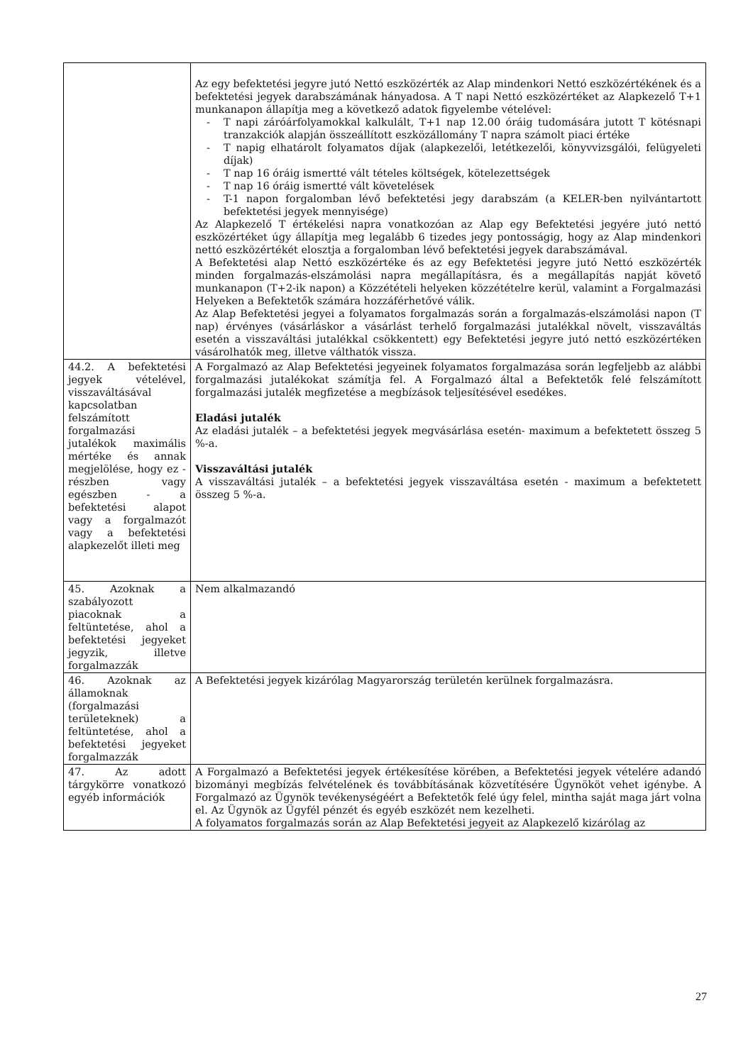| | Az egy befektetési jegyre jutó Nettó eszközérték az Alap mindenkori Nettó eszközértékének és a befektetési jegyek darabszámának hányadosa. A T napi Nettó eszközértéket az Alapkezelő T+1 munkanapon állapítja meg a következő adatok figyelembe vételével: - T napi záróárfolyamokkal kalkulált, T+1 nap 12.00 óráig tudomására jutott T kötésnapi tranzakciók alapján összeállított eszközállomány T napra számolt piaci értéke - T napig elhatárolt folyamatos díjak (alapkezelői, letétkezelői, könyvvizsgálói, felügyeleti díjak) - T nap 16 óráig ismertté vált tételes költségek, kötelezettségek - T nap 16 óráig ismertté vált követelések - T-1 napon forgalomban lévő befektetési jegy darabszám (a KELER-ben nyilvántartott befektetési jegyek mennyisége) Az Alapkezelő T értékelési napra vonatkozóan az Alap egy Befektetési jegyére jutó nettó eszközértéket úgy állapítja meg legalább 6 tizedes jegy pontosságig, hogy az Alap mindenkori nettó eszközértékét elosztja a forgalomban lévő befektetési jegyek darabszámával. A Befektetési alap Nettó eszközértéke és az egy Befektetési jegyre jutó Nettó eszközérték minden forgalmazás-elszámolási napra megállapításra, és a megállapítás napját követő munkanapon (T+2-ik napon) a Közzétételi helyeken közzétételre kerül, valamint a Forgalmazási Helyeken a Befektetők számára hozzáférhetővé válik. Az Alap Befektetési jegyei a folyamatos forgalmazás során a forgalmazás-elszámolási napon (T nap) érvényes (vásárláskor a vásárlást terhelő forgalmazási jutalékkal növelt, visszaváltás esetén a visszaváltási jutalékkal csökkentett) egy Befektetési jegyre jutó nettó eszközértéken vásárolhatók meg, illetve válthatók vissza. |
| 44.2. A befektetési jegyek vételével, visszaváltásával kapcsolatban felszámított forgalmazási jutalékok maximális mértéke és annak megjelölése, hogy ez - részben vagy egészben - a befektetési alapot vagy a forgalmazót vagy a befektetési alapkezelőt illeti meg | A Forgalmazó az Alap Befektetési jegyeinek folyamatos forgalmazása során legfeljebb az alábbi forgalmazási jutalékokat számítja fel. A Forgalmazó által a Befektetők felé felszámított forgalmazási jutalék megfizetése a megbízások teljesítésével esedékes. Eladási jutalék Az eladási jutalék – a befektetési jegyek megvásárlása esetén- maximum a befektetett összeg 5 %-a. Visszaváltási jutalék A visszaváltási jutalék – a befektetési jegyek visszaváltása esetén - maximum a befektetett összeg 5 %-a. |
| 45. Azoknak a szabályozott piacoknak a feltüntetése, ahol a befektetési jegyeket jegyzik, illetve forgalmazzák | Nem alkalmazandó |
| 46. Azoknak az államoknak (forgalmazási területeknek) a feltüntetése, ahol a befektetési jegyeket forgalmazzák | A Befektetési jegyek kizárólag Magyarország területén kerülnek forgalmazásra. |
| 47. Az adott tárgykörre vonatkozó egyéb információk | A Forgalmazó a Befektetési jegyek értékesítése körében, a Befektetési jegyek vételére adandó bizományi megbízás felvételének és továbbításának közvetítésére Ügynököt vehet igénybe. A Forgalmazó az Ügynök tevékenységéért a Befektetők felé úgy felel, mintha saját maga járt volna el. Az Ügynök az Ügyfél pénzét és egyéb eszközét nem kezelheti. A folyamatos forgalmazás során az Alap Befektetési jegyeit az Alapkezelő kizárólag az |
27